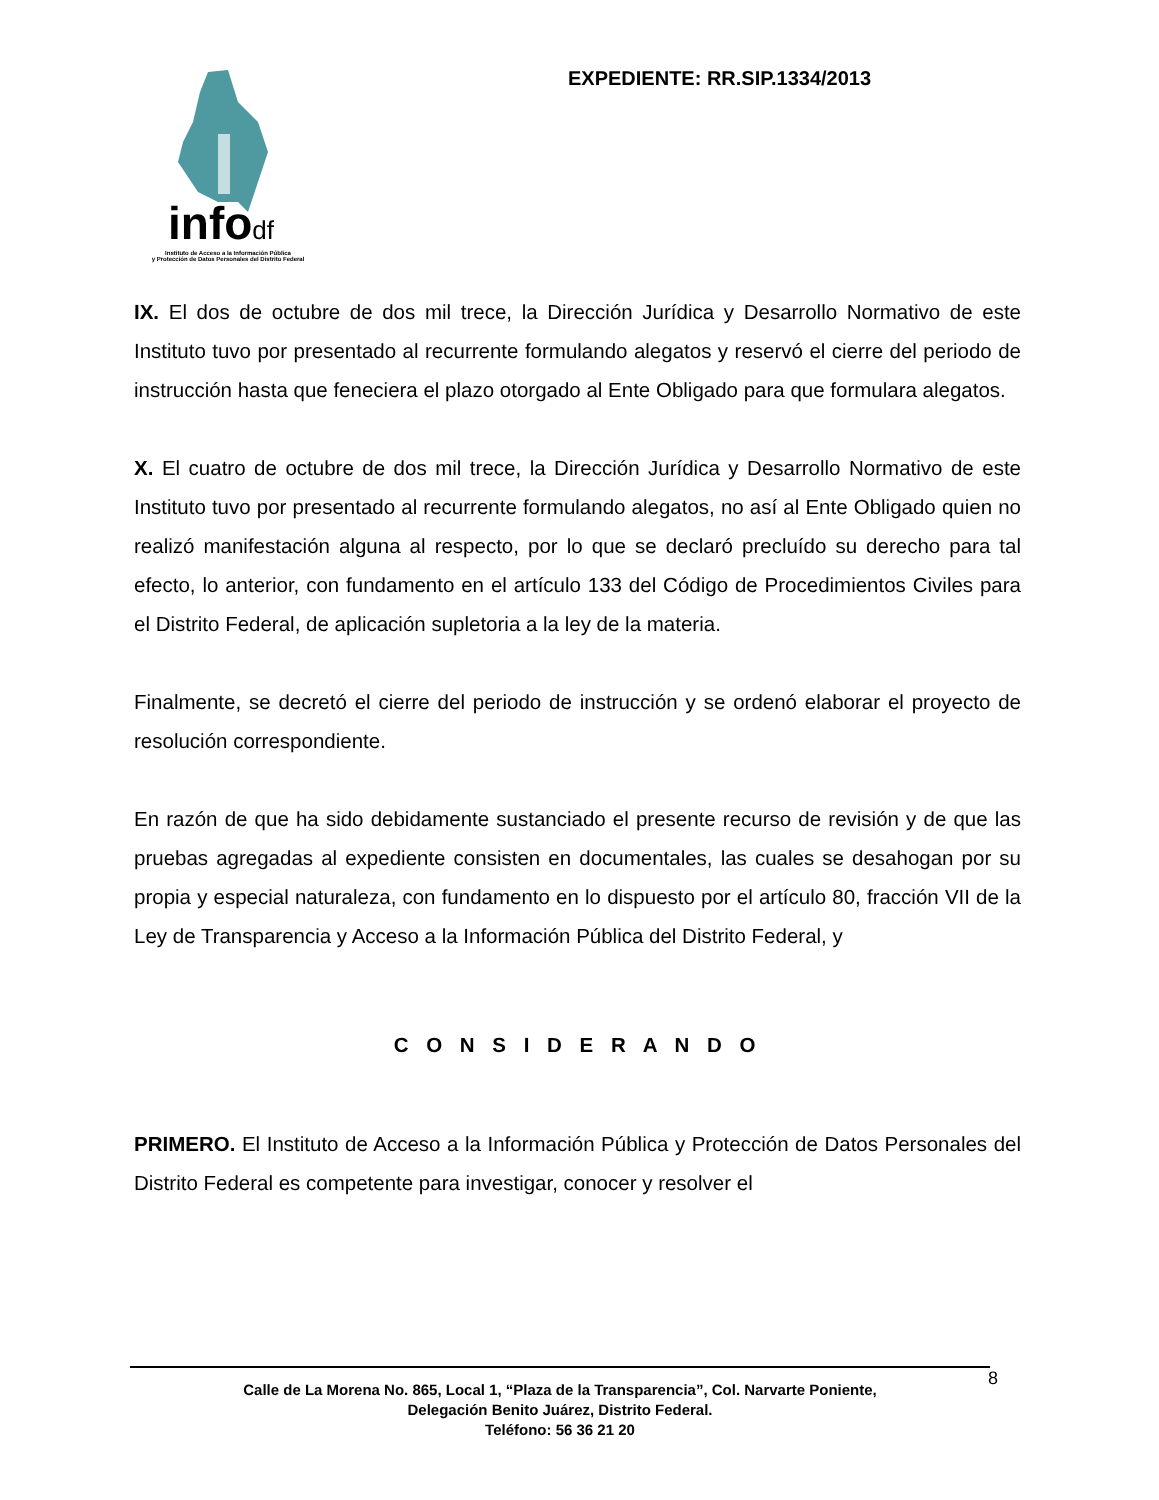infodf
Instituto de Acceso a la Información Pública
y Protección de Datos Personales del Distrito Federal
EXPEDIENTE: RR.SIP.1334/2013
IX. El dos de octubre de dos mil trece, la Dirección Jurídica y Desarrollo Normativo de este Instituto tuvo por presentado al recurrente formulando alegatos y reservó el cierre del periodo de instrucción hasta que feneciera el plazo otorgado al Ente Obligado para que formulara alegatos.
X. El cuatro de octubre de dos mil trece, la Dirección Jurídica y Desarrollo Normativo de este Instituto tuvo por presentado al recurrente formulando alegatos, no así al Ente Obligado quien no realizó manifestación alguna al respecto, por lo que se declaró precluído su derecho para tal efecto, lo anterior, con fundamento en el artículo 133 del Código de Procedimientos Civiles para el Distrito Federal, de aplicación supletoria a la ley de la materia.
Finalmente, se decretó el cierre del periodo de instrucción y se ordenó elaborar el proyecto de resolución correspondiente.
En razón de que ha sido debidamente sustanciado el presente recurso de revisión y de que las pruebas agregadas al expediente consisten en documentales, las cuales se desahogan por su propia y especial naturaleza, con fundamento en lo dispuesto por el artículo 80, fracción VII de la Ley de Transparencia y Acceso a la Información Pública del Distrito Federal, y
C O N S I D E R A N D O
PRIMERO. El Instituto de Acceso a la Información Pública y Protección de Datos Personales del Distrito Federal es competente para investigar, conocer y resolver el
8
Calle de La Morena No. 865, Local 1, “Plaza de la Transparencia”, Col. Narvarte Poniente,
Delegación Benito Juárez, Distrito Federal.
Teléfono: 56 36 21 20